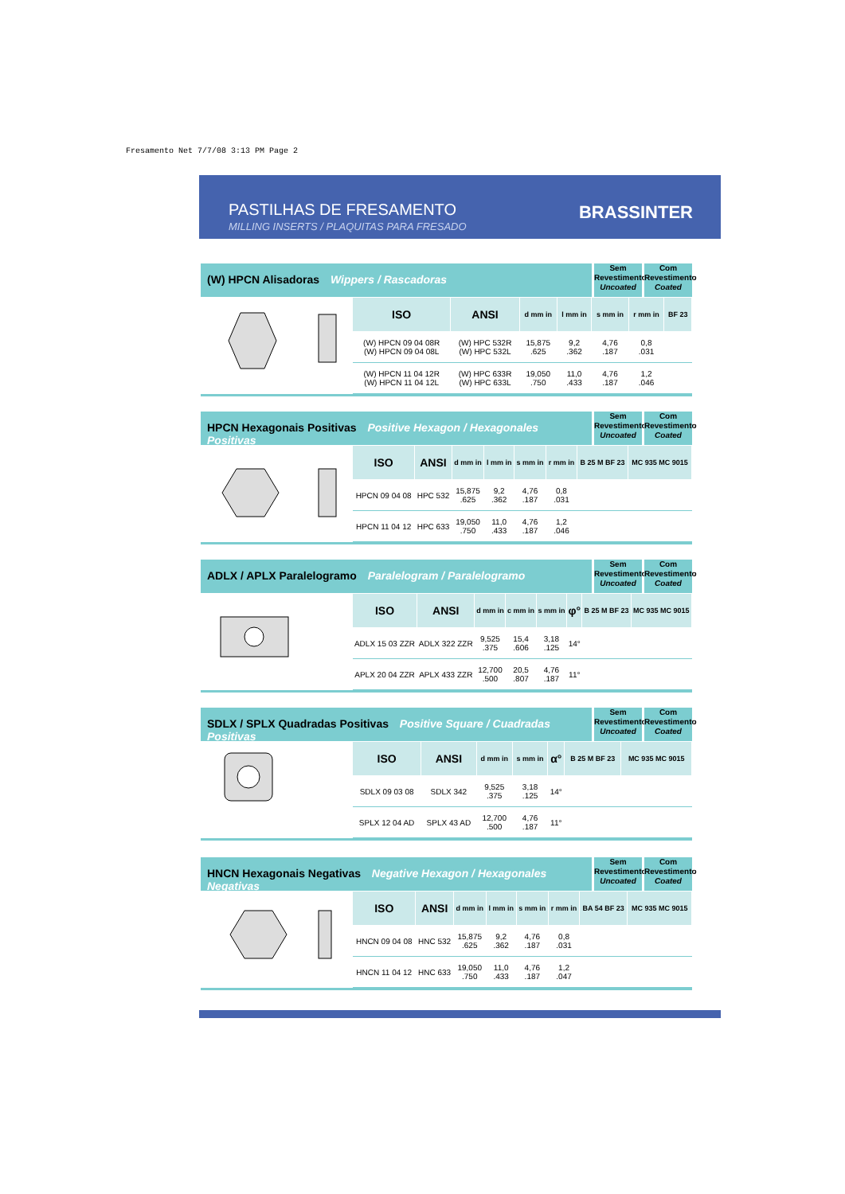Fresamento Net 7/7/08 3:13 PM Page 2
PASTILHAS DE FRESAMENTO
MILLING INSERTS / PLAQUITAS PARA FRESADO
BRASSINTER
(W) HPCN Alisadoras Wippers / Rascadoras
Sem Revestimento Uncoated
Com Revestimento Coated
| ISO | ANSI | d mm in | l mm in | s mm in | r mm in | BF 23 |
| --- | --- | --- | --- | --- | --- | --- |
| (W) HPCN 09 04 08R (W) HPCN 09 04 08L | (W) HPC 532R (W) HPC 532L | 15,875 .625 | 9,2 .362 | 4,76 .187 | 0,8 .031 | |
| (W) HPCN 11 04 12R (W) HPCN 11 04 12L | (W) HPC 633R (W) HPC 633L | 19,050 .750 | 11,0 .433 | 4,76 .187 | 1,2 .046 | |
HPCN Hexagonais Positivas Positive Hexagon / Hexagonales Positivas
Sem Revestimento Uncoated
Com Revestimento Coated
| ISO | ANSI | d mm in | l mm in | s mm in | r mm in | B 25 M BF 23 | MC 935 MC 9015 |
| --- | --- | --- | --- | --- | --- | --- | --- |
| HPCN 09 04 08 | HPC 532 | 15,875 .625 | 9,2 .362 | 4,76 .187 | 0,8 .031 | | |
| HPCN 11 04 12 | HPC 633 | 19,050 .750 | 11,0 .433 | 4,76 .187 | 1,2 .046 | | |
ADLX / APLX Paralelogramo Paralelogram / Paralelogramo
Sem Revestimento Uncoated
Com Revestimento Coated
| ISO | ANSI | d mm in | c mm in | s mm in | φ° | B 25 M BF 23 | MC 935 MC 9015 |
| --- | --- | --- | --- | --- | --- | --- | --- |
| ADLX 15 03 ZZR | ADLX 322 ZZR | 9,525 .375 | 15,4 .606 | 3,18 .125 | 14° | | |
| APLX 20 04 ZZR | APLX 433 ZZR | 12,700 .500 | 20,5 .807 | 4,76 .187 | 11° | | |
SDLX / SPLX Quadradas Positivas Positive Square / Cuadradas Positivas
Sem Revestimento Uncoated
Com Revestimento Coated
| ISO | ANSI | d mm in | s mm in | α° | B 25 M BF 23 | MC 935 MC 9015 |
| --- | --- | --- | --- | --- | --- | --- |
| SDLX 09 03 08 | SDLX 342 | 9,525 .375 | 3,18 .125 | 14° | | |
| SPLX 12 04 AD | SPLX 43 AD | 12,700 .500 | 4,76 .187 | 11° | | |
HNCN Hexagonais Negativas Negative Hexagon / Hexagonales Negativas
Sem Revestimento Uncoated
Com Revestimento Coated
| ISO | ANSI | d mm in | l mm in | s mm in | r mm in | BA 54 BF 23 | MC 935 MC 9015 |
| --- | --- | --- | --- | --- | --- | --- | --- |
| HNCN 09 04 08 | HNC 532 | 15,875 .625 | 9,2 .362 | 4,76 .187 | 0,8 .031 | | |
| HNCN 11 04 12 | HNC 633 | 19,050 .750 | 11,0 .433 | 4,76 .187 | 1,2 .047 | | |